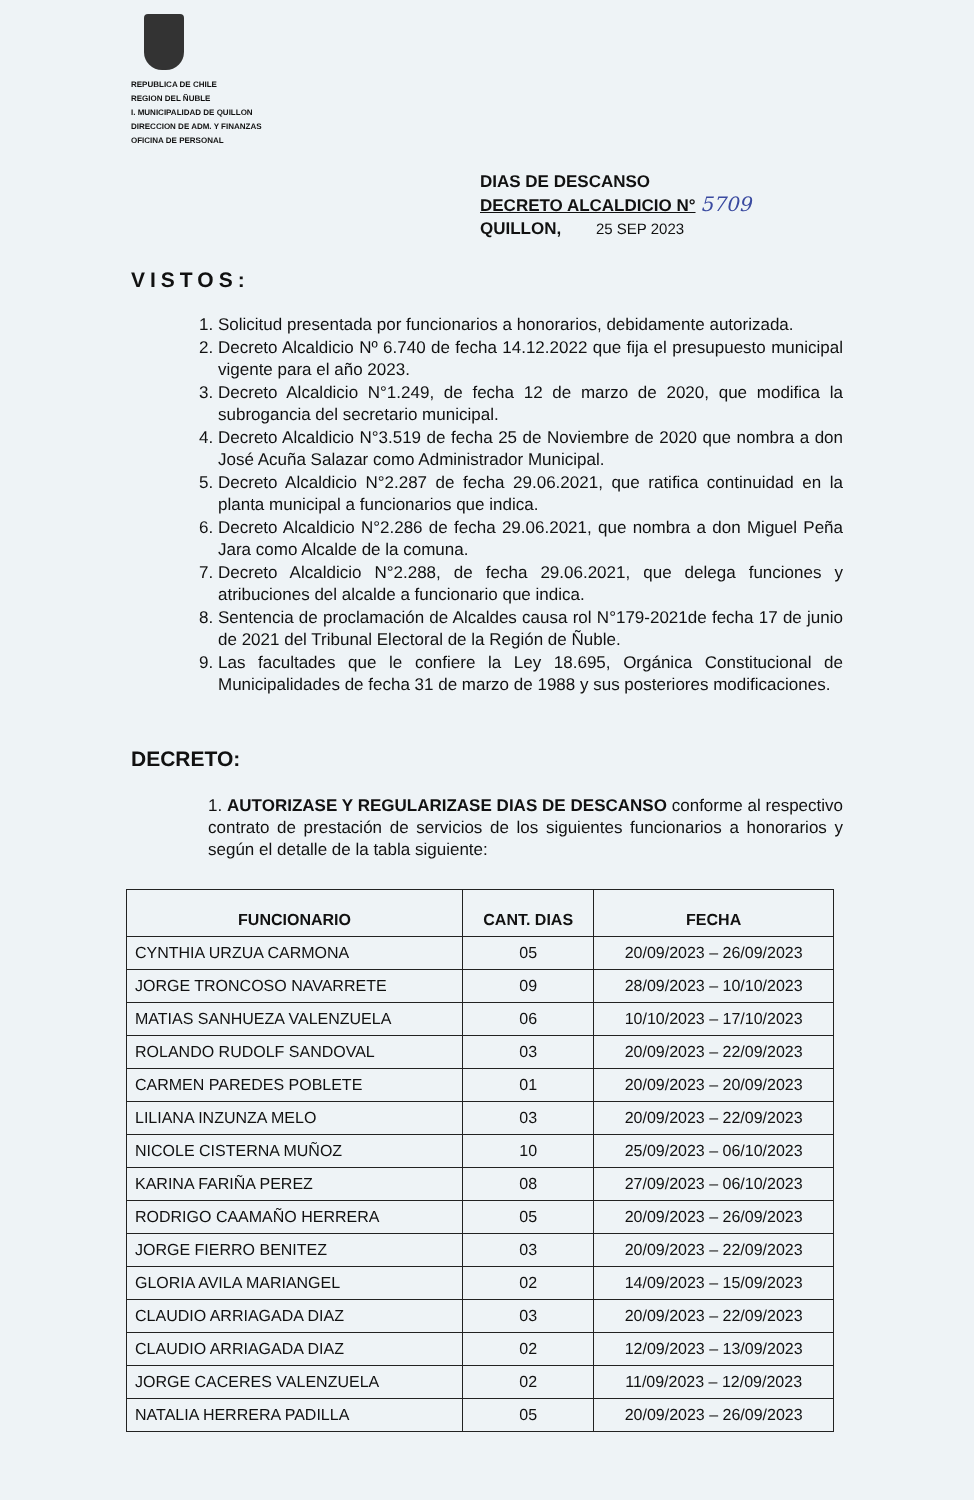REPUBLICA DE CHILE
REGION DEL ÑUBLE
I. MUNICIPALIDAD DE QUILLON
DIRECCION DE ADM. Y FINANZAS
OFICINA DE PERSONAL
DIAS DE DESCANSO
DECRETO ALCALDICIO N° 5709
QUILLON, 25 SEP 2023
VISTOS:
1. Solicitud presentada por funcionarios a honorarios, debidamente autorizada.
2. Decreto Alcaldicio Nº 6.740 de fecha 14.12.2022 que fija el presupuesto municipal vigente para el año 2023.
3. Decreto Alcaldicio N°1.249, de fecha 12 de marzo de 2020, que modifica la subrogancia del secretario municipal.
4. Decreto Alcaldicio N°3.519 de fecha 25 de Noviembre de 2020 que nombra a don José Acuña Salazar como Administrador Municipal.
5. Decreto Alcaldicio N°2.287 de fecha 29.06.2021, que ratifica continuidad en la planta municipal a funcionarios que indica.
6. Decreto Alcaldicio N°2.286 de fecha 29.06.2021, que nombra a don Miguel Peña Jara como Alcalde de la comuna.
7. Decreto Alcaldicio N°2.288, de fecha 29.06.2021, que delega funciones y atribuciones del alcalde a funcionario que indica.
8. Sentencia de proclamación de Alcaldes causa rol N°179-2021de fecha 17 de junio de 2021 del Tribunal Electoral de la Región de Ñuble.
9. Las facultades que le confiere la Ley 18.695, Orgánica Constitucional de Municipalidades de fecha 31 de marzo de 1988 y sus posteriores modificaciones.
DECRETO:
1. AUTORIZASE Y REGULARIZASE DIAS DE DESCANSO conforme al respectivo contrato de prestación de servicios de los siguientes funcionarios a honorarios y según el detalle de la tabla siguiente:
| FUNCIONARIO | CANT. DIAS | FECHA |
| --- | --- | --- |
| CYNTHIA URZUA CARMONA | 05 | 20/09/2023 – 26/09/2023 |
| JORGE TRONCOSO NAVARRETE | 09 | 28/09/2023 – 10/10/2023 |
| MATIAS SANHUEZA VALENZUELA | 06 | 10/10/2023 – 17/10/2023 |
| ROLANDO RUDOLF SANDOVAL | 03 | 20/09/2023 – 22/09/2023 |
| CARMEN PAREDES POBLETE | 01 | 20/09/2023 – 20/09/2023 |
| LILIANA INZUNZA MELO | 03 | 20/09/2023 – 22/09/2023 |
| NICOLE CISTERNA MUÑOZ | 10 | 25/09/2023 – 06/10/2023 |
| KARINA FARIÑA PEREZ | 08 | 27/09/2023 – 06/10/2023 |
| RODRIGO CAAMAÑO HERRERA | 05 | 20/09/2023 – 26/09/2023 |
| JORGE FIERRO BENITEZ | 03 | 20/09/2023 – 22/09/2023 |
| GLORIA AVILA MARIANGEL | 02 | 14/09/2023 – 15/09/2023 |
| CLAUDIO ARRIAGADA DIAZ | 03 | 20/09/2023 – 22/09/2023 |
| CLAUDIO ARRIAGADA DIAZ | 02 | 12/09/2023 – 13/09/2023 |
| JORGE CACERES VALENZUELA | 02 | 11/09/2023 – 12/09/2023 |
| NATALIA HERRERA PADILLA | 05 | 20/09/2023 – 26/09/2023 |